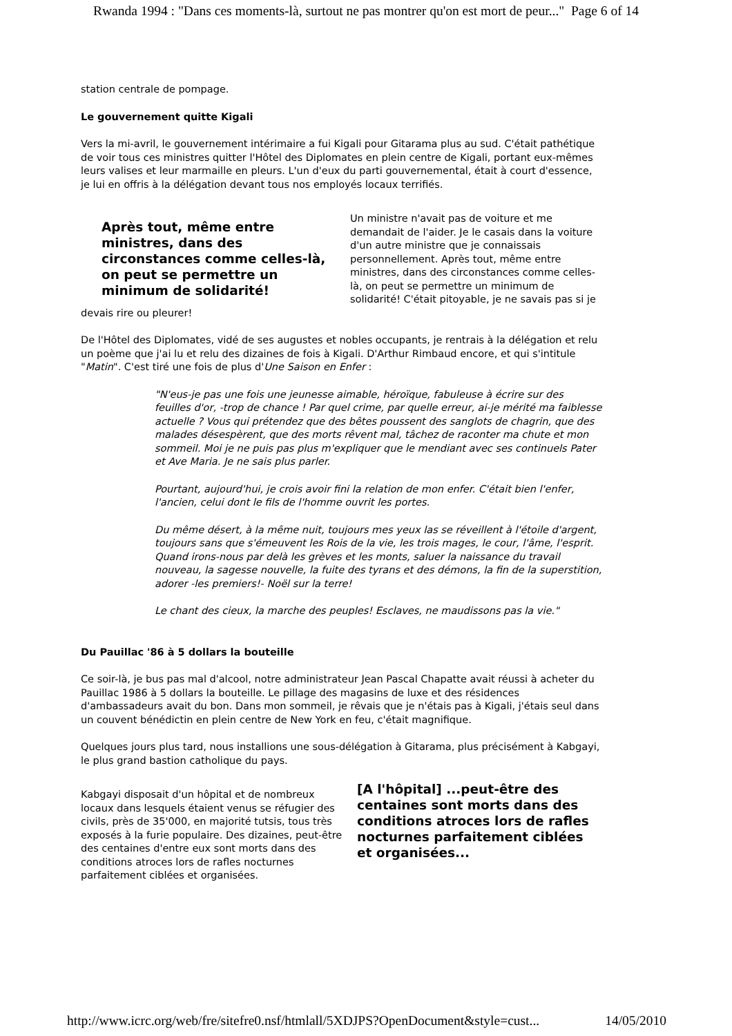Rwanda 1994 : "Dans ces moments-là, surtout ne pas montrer qu'on est mort de peur..." Page 6 of 14
station centrale de pompage.
Le gouvernement quitte Kigali
Vers la mi-avril, le gouvernement intérimaire a fui Kigali pour Gitarama plus au sud. C'était pathétique de voir tous ces ministres quitter l'Hôtel des Diplomates en plein centre de Kigali, portant eux-mêmes leurs valises et leur marmaille en pleurs. L'un d'eux du parti gouvernemental, était à court d'essence, je lui en offris à la délégation devant tous nos employés locaux terrifiés.
Après tout, même entre ministres, dans des circonstances comme celles-là, on peut se permettre un minimum de solidarité!
Un ministre n'avait pas de voiture et me demandait de l'aider. Je le casais dans la voiture d'un autre ministre que je connaissais personnellement. Après tout, même entre ministres, dans des circonstances comme celles-là, on peut se permettre un minimum de solidarité! C'était pitoyable, je ne savais pas si je devais rire ou pleurer!
De l'Hôtel des Diplomates, vidé de ses augustes et nobles occupants, je rentrais à la délégation et relu un poème que j'ai lu et relu des dizaines de fois à Kigali. D'Arthur Rimbaud encore, et qui s'intitule "Matin". C'est tiré une fois de plus d'Une Saison en Enfer :
"N'eus-je pas une fois une jeunesse aimable, héroïque, fabuleuse à écrire sur des feuilles d'or, -trop de chance ! Par quel crime, par quelle erreur, ai-je mérité ma faiblesse actuelle ? Vous qui prétendez que des bêtes poussent des sanglots de chagrin, que des malades désespèrent, que des morts rêvent mal, tâchez de raconter ma chute et mon sommeil. Moi je ne puis pas plus m'expliquer que le mendiant avec ses continuels Pater et Ave Maria. Je ne sais plus parler.
Pourtant, aujourd'hui, je crois avoir fini la relation de mon enfer. C'était bien l'enfer, l'ancien, celui dont le fils de l'homme ouvrit les portes.
Du même désert, à la même nuit, toujours mes yeux las se réveillent à l'étoile d'argent, toujours sans que s'émeuvent les Rois de la vie, les trois mages, le cour, l'âme, l'esprit. Quand irons-nous par delà les grèves et les monts, saluer la naissance du travail nouveau, la sagesse nouvelle, la fuite des tyrans et des démons, la fin de la superstition, adorer -les premiers!- Noël sur la terre!
Le chant des cieux, la marche des peuples! Esclaves, ne maudissons pas la vie."
Du Pauillac '86 à 5 dollars la bouteille
Ce soir-là, je bus pas mal d'alcool, notre administrateur Jean Pascal Chapatte avait réussi à acheter du Pauillac 1986 à 5 dollars la bouteille. Le pillage des magasins de luxe et des résidences d'ambassadeurs avait du bon. Dans mon sommeil, je rêvais que je n'étais pas à Kigali, j'étais seul dans un couvent bénédictin en plein centre de New York en feu, c'était magnifique.
Quelques jours plus tard, nous installions une sous-délégation à Gitarama, plus précisément à Kabgayi, le plus grand bastion catholique du pays.
[A l'hôpital] ...peut-être des centaines sont morts dans des conditions atroces lors de rafles nocturnes parfaitement ciblées et organisées...
Kabgayi disposait d'un hôpital et de nombreux locaux dans lesquels étaient venus se réfugier des civils, près de 35'000, en majorité tutsis, tous très exposés à la furie populaire. Des dizaines, peut-être des centaines d'entre eux sont morts dans des conditions atroces lors de rafles nocturnes parfaitement ciblées et organisées.
http://www.icrc.org/web/fre/sitefre0.nsf/htmlall/5XDJPS?OpenDocument&style=cust... 14/05/2010